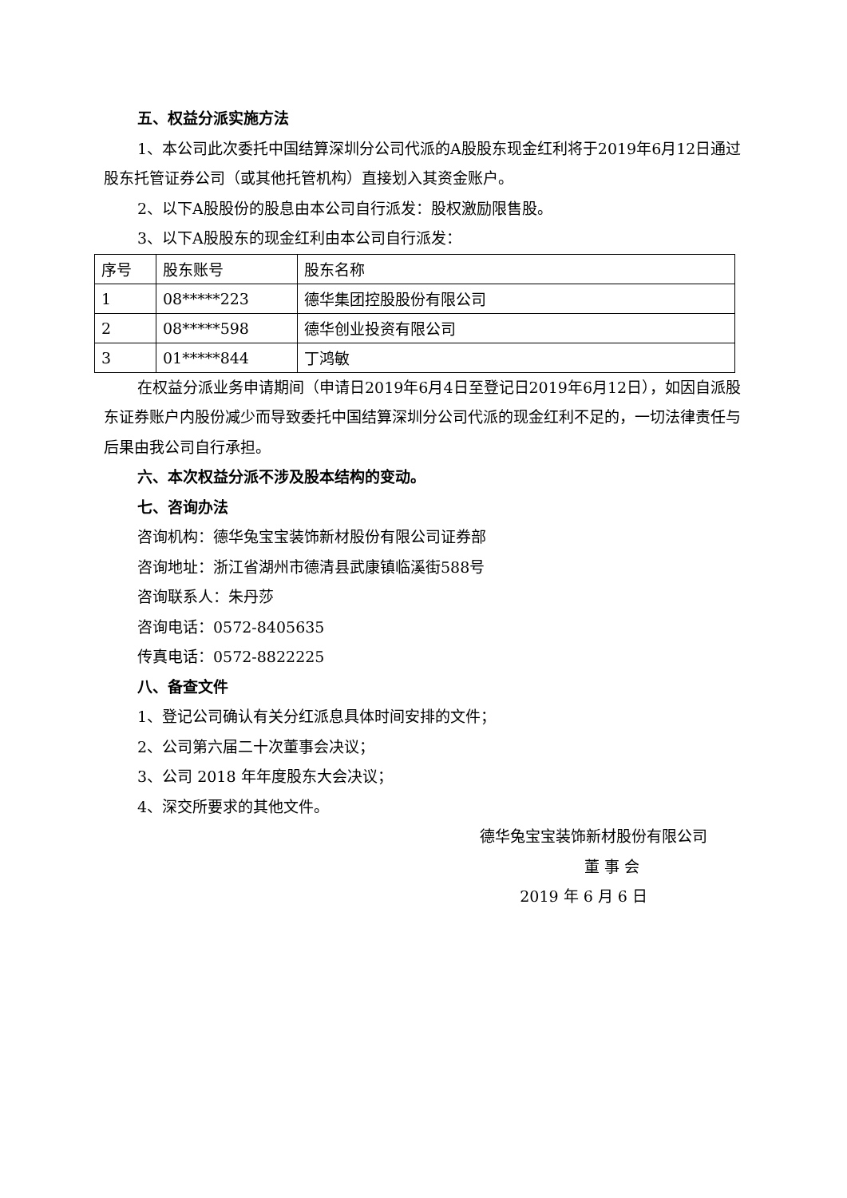五、权益分派实施方法
1、本公司此次委托中国结算深圳分公司代派的A股股东现金红利将于2019年6月12日通过股东托管证券公司（或其他托管机构）直接划入其资金账户。
2、以下A股股份的股息由本公司自行派发：股权激励限售股。
3、以下A股股东的现金红利由本公司自行派发：
| 序号 | 股东账号 | 股东名称 |
| 1 | 08*****223 | 德华集团控股股份有限公司 |
| 2 | 08*****598 | 德华创业投资有限公司 |
| 3 | 01*****844 | 丁鸿敏 |
在权益分派业务申请期间（申请日2019年6月4日至登记日2019年6月12日），如因自派股东证券账户内股份减少而导致委托中国结算深圳分公司代派的现金红利不足的，一切法律责任与后果由我公司自行承担。
六、本次权益分派不涉及股本结构的变动。
七、咨询办法
咨询机构：德华兔宝宝装饰新材股份有限公司证券部
咨询地址：浙江省湖州市德清县武康镇临溪街588号
咨询联系人：朱丹莎
咨询电话：0572-8405635
传真电话：0572-8822225
八、备查文件
1、登记公司确认有关分红派息具体时间安排的文件；
2、公司第六届二十次董事会决议；
3、公司 2018 年年度股东大会决议；
4、深交所要求的其他文件。
德华兔宝宝装饰新材股份有限公司
董 事 会
2019 年 6 月 6 日